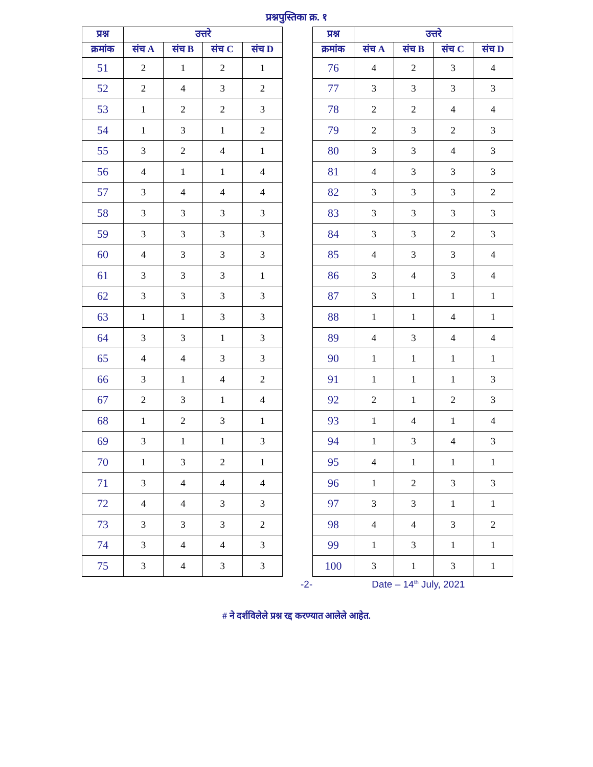प्रश्नपुस्तिका क्र. १
| प्रश्न | उत्तरे | | | |
| --- | --- | --- | --- | --- |
| क्रमांक | संच A | संच B | संच C | संच D |
| 51 | 2 | 1 | 2 | 1 |
| 52 | 2 | 4 | 3 | 2 |
| 53 | 1 | 2 | 2 | 3 |
| 54 | 1 | 3 | 1 | 2 |
| 55 | 3 | 2 | 4 | 1 |
| 56 | 4 | 1 | 1 | 4 |
| 57 | 3 | 4 | 4 | 4 |
| 58 | 3 | 3 | 3 | 3 |
| 59 | 3 | 3 | 3 | 3 |
| 60 | 4 | 3 | 3 | 3 |
| 61 | 3 | 3 | 3 | 1 |
| 62 | 3 | 3 | 3 | 3 |
| 63 | 1 | 1 | 3 | 3 |
| 64 | 3 | 3 | 1 | 3 |
| 65 | 4 | 4 | 3 | 3 |
| 66 | 3 | 1 | 4 | 2 |
| 67 | 2 | 3 | 1 | 4 |
| 68 | 1 | 2 | 3 | 1 |
| 69 | 3 | 1 | 1 | 3 |
| 70 | 1 | 3 | 2 | 1 |
| 71 | 3 | 4 | 4 | 4 |
| 72 | 4 | 4 | 3 | 3 |
| 73 | 3 | 3 | 3 | 2 |
| 74 | 3 | 4 | 4 | 3 |
| 75 | 3 | 4 | 3 | 3 |
| प्रश्न | उत्तरे | | | |
| --- | --- | --- | --- | --- |
| क्रमांक | संच A | संच B | संच C | संच D |
| 76 | 4 | 2 | 3 | 4 |
| 77 | 3 | 3 | 3 | 3 |
| 78 | 2 | 2 | 4 | 4 |
| 79 | 2 | 3 | 2 | 3 |
| 80 | 3 | 3 | 4 | 3 |
| 81 | 4 | 3 | 3 | 3 |
| 82 | 3 | 3 | 3 | 2 |
| 83 | 3 | 3 | 3 | 3 |
| 84 | 3 | 3 | 2 | 3 |
| 85 | 4 | 3 | 3 | 4 |
| 86 | 3 | 4 | 3 | 4 |
| 87 | 3 | 1 | 1 | 1 |
| 88 | 1 | 1 | 4 | 1 |
| 89 | 4 | 3 | 4 | 4 |
| 90 | 1 | 1 | 1 | 1 |
| 91 | 1 | 1 | 1 | 3 |
| 92 | 2 | 1 | 2 | 3 |
| 93 | 1 | 4 | 1 | 4 |
| 94 | 1 | 3 | 4 | 3 |
| 95 | 4 | 1 | 1 | 1 |
| 96 | 1 | 2 | 3 | 3 |
| 97 | 3 | 3 | 1 | 1 |
| 98 | 4 | 4 | 3 | 2 |
| 99 | 1 | 3 | 1 | 1 |
| 100 | 3 | 1 | 3 | 1 |
-2- Date – 14<sup>th</sup> July, 2021
# ने दर्शविलेले प्रश्न रद्द करण्यात आलेले आहेत.